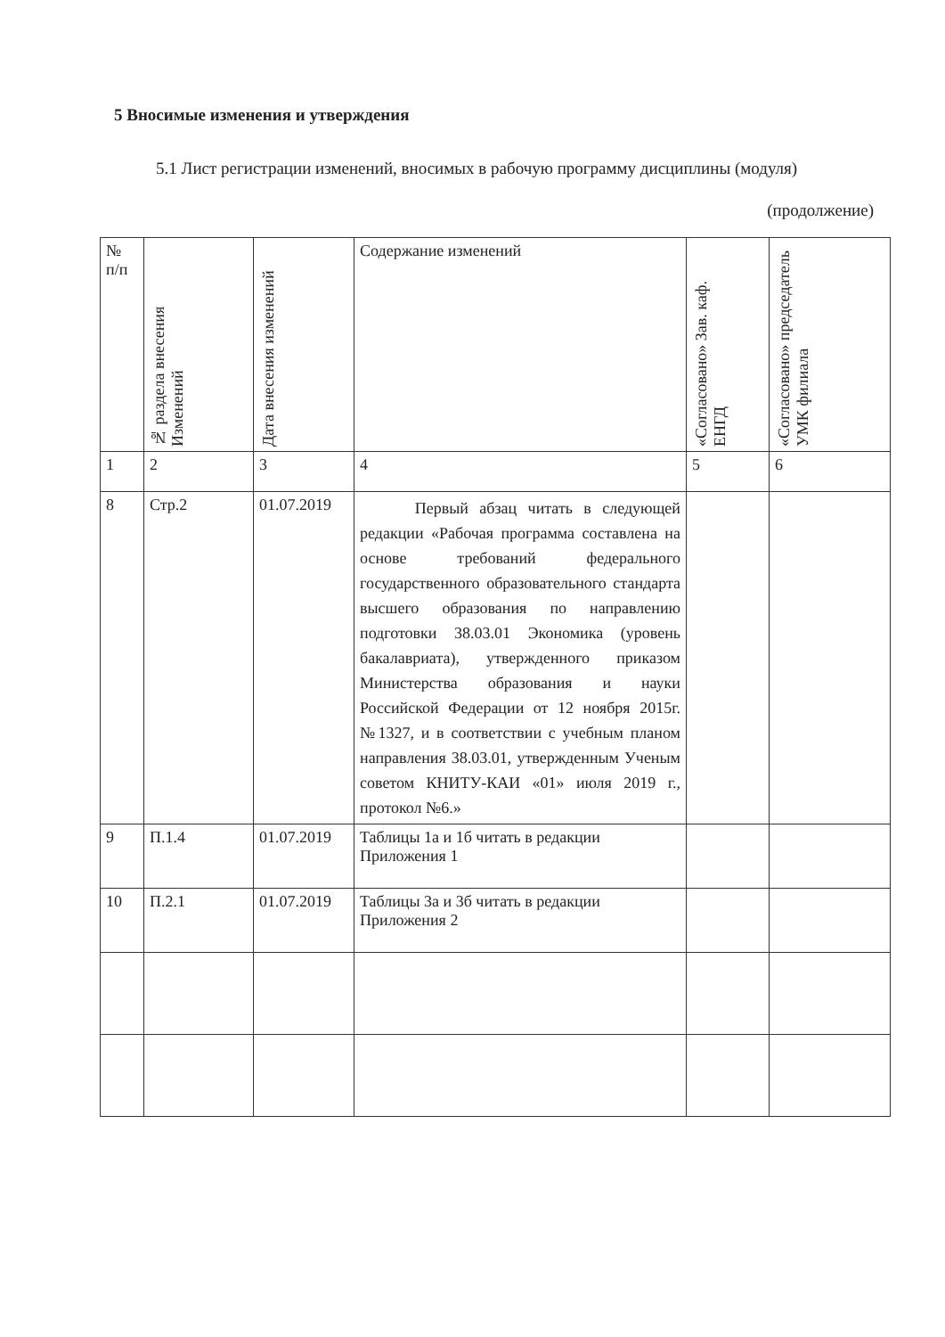5 Вносимые изменения и утверждения
5.1 Лист регистрации изменений, вносимых в рабочую программу дисциплины (модуля)
(продолжение)
| № п/п | № раздела внесения Изменений | Дата внесения изменений | Содержание изменений | «Согласовано» Зав. каф. ЕНГД | «Согласовано» председатель УМК филиала |
| --- | --- | --- | --- | --- | --- |
| 1 | 2 | 3 | 4 | 5 | 6 |
| 8 | Стр.2 | 01.07.2019 | Первый абзац читать в следующей редакции «Рабочая программа составлена на основе требований федерального государственного образовательного стандарта высшего образования по направлению подготовки 38.03.01 Экономика (уровень бакалавриата), утвержденного приказом Министерства образования и науки Российской Федерации от 12 ноября 2015г. №1327, и в соответствии с учебным планом направления 38.03.01, утвержденным Ученым советом КНИТУ-КАИ «01» июля 2019 г., протокол №6.» | | |
| 9 | П.1.4 | 01.07.2019 | Таблицы 1а и 1б читать в редакции Приложения 1 | | |
| 10 | П.2.1 | 01.07.2019 | Таблицы 3а и 3б читать в редакции Приложения 2 | | |